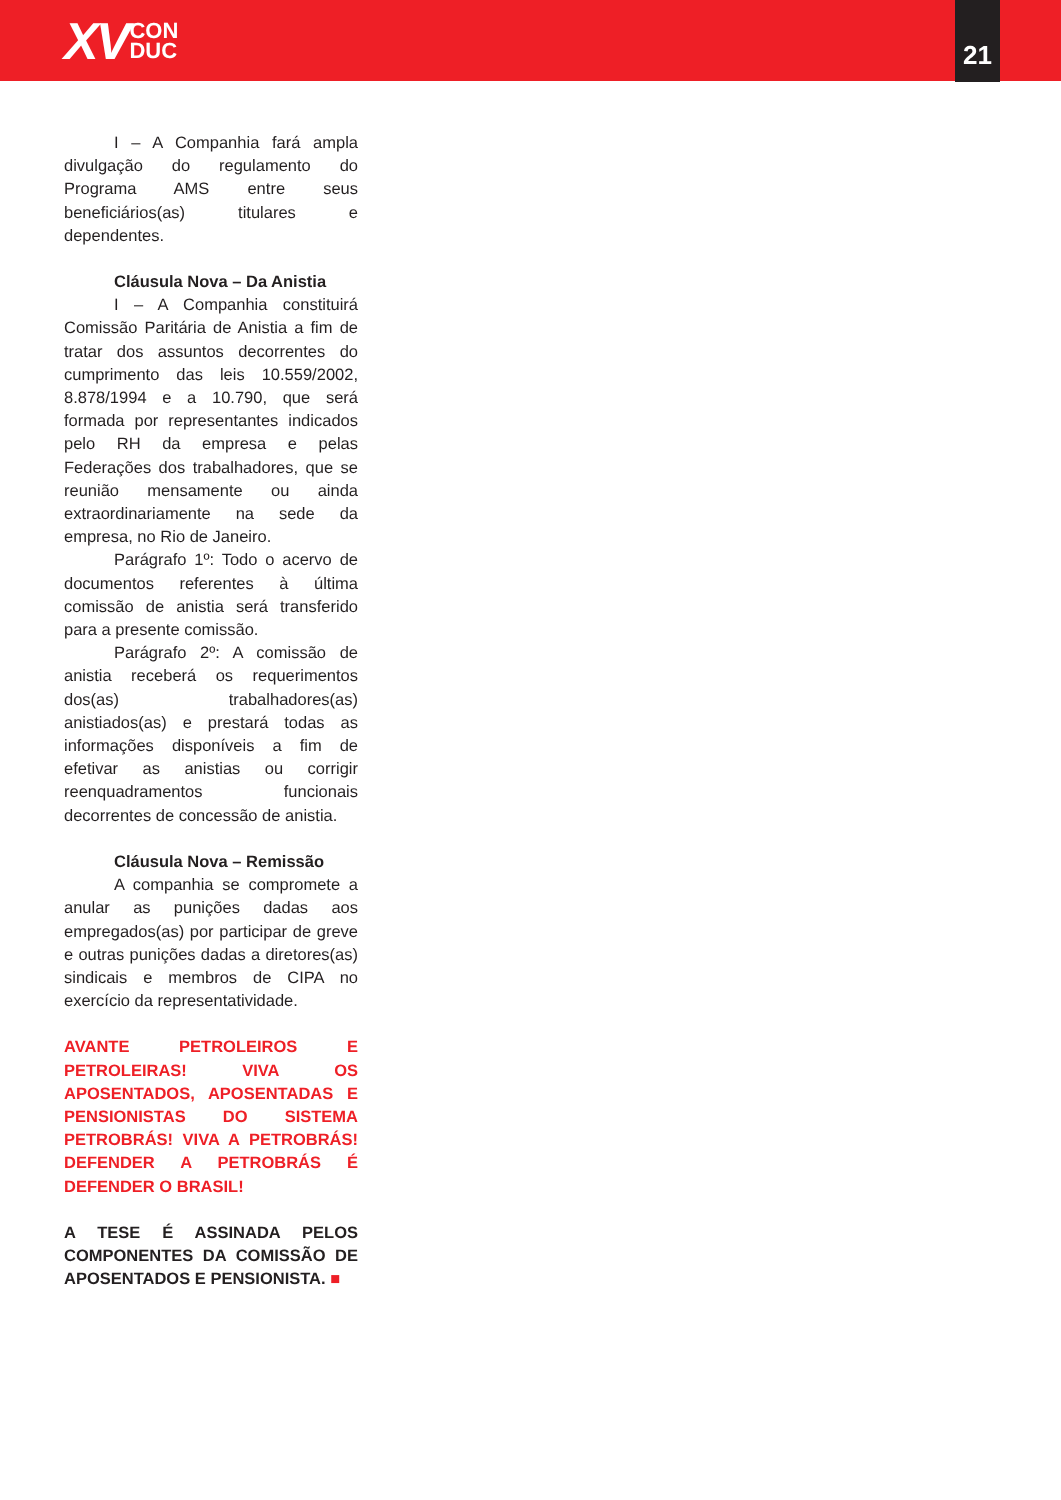XV CON
DUC
21
I – A Companhia fará ampla divulgação do regulamento do Programa AMS entre seus beneficiários(as) titulares e dependentes.
Cláusula Nova – Da Anistia
I – A Companhia constituirá Comissão Paritária de Anistia a fim de tratar dos assuntos decorrentes do cumprimento das leis 10.559/2002, 8.878/1994 e a 10.790, que será formada por representantes indicados pelo RH da empresa e pelas Federações dos trabalhadores, que se reunião mensamente ou ainda extraordinariamente na sede da empresa, no Rio de Janeiro.
Parágrafo 1º: Todo o acervo de documentos referentes à última comissão de anistia será transferido para a presente comissão.
Parágrafo 2º: A comissão de anistia receberá os requerimentos dos(as) trabalhadores(as) anistiados(as) e prestará todas as informações disponíveis a fim de efetivar as anistias ou corrigir reenquadramentos funcionais decorrentes de concessão de anistia.
Cláusula Nova – Remissão
A companhia se compromete a anular as punições dadas aos empregados(as) por participar de greve e outras punições dadas a diretores(as) sindicais e membros de CIPA no exercício da representatividade.
AVANTE PETROLEIROS E PETROLEIRAS! VIVA OS APOSENTADOS, APOSENTADAS E PENSIONISTAS DO SISTEMA PETROBRÁS! VIVA A PETROBRÁS! DEFENDER A PETROBRÁS É DEFENDER O BRASIL!
A TESE É ASSINADA PELOS COMPONENTES DA COMISSÃO DE APOSENTADOS E PENSIONISTA. ■